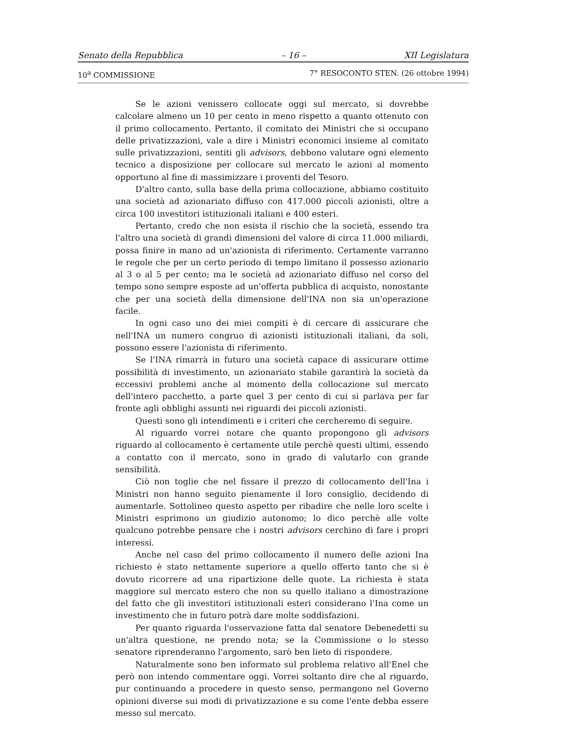Senato della Repubblica – 16 – XII Legislatura
10<sup>a</sup> COMMISSIONE 7° RESOCONTO STEN. (26 ottobre 1994)
Se le azioni venissero collocate oggi sul mercato, si dovrebbe calcolare almeno un 10 per cento in meno rispetto a quanto ottenuto con il primo collocamento. Pertanto, il comitato dei Ministri che si occupano delle privatizzazioni, vale a dire i Ministri economici insieme al comitato sulle privatizzazioni, sentiti gli advisors, debbono valutare ogni elemento tecnico a disposizione per collocare sul mercato le azioni al momento opportuno al fine di massimizzare i proventi del Tesoro.
D'altro canto, sulla base della prima collocazione, abbiamo costituito una società ad azionariato diffuso con 417.000 piccoli azionisti, oltre a circa 100 investitori istituzionali italiani e 400 esteri.
Pertanto, credo che non esista il rischio che la società, essendo tra l'altro una società di grandi dimensioni del valore di circa 11.000 miliardi, possa finire in mano ad un'azionista di riferimento. Certamente varranno le regole che per un certo periodo di tempo limitano il possesso azionario al 3 o al 5 per cento; ma le società ad azionariato diffuso nel corso del tempo sono sempre esposte ad un'offerta pubblica di acquisto, nonostante che per una società della dimensione dell'INA non sia un'operazione facile.
In ogni caso uno dei miei compiti è di cercare di assicurare che nell'INA un numero congruo di azionisti istituzionali italiani, da soli, possono essere l'azionista di riferimento.
Se l'INA rimarrà in futuro una società capace di assicurare ottime possibilità di investimento, un azionariato stabile garantirà la società da eccessivi problemi anche al momento della collocazione sul mercato dell'intero pacchetto, a parte quel 3 per cento di cui si parlava per far fronte agli obblighi assunti nei riguardi dei piccoli azionisti.
Questi sono gli intendimenti e i criteri che cercheremo di seguire.
Al riguardo vorrei notare che quanto propongono gli advisors riguardo al collocamento è certamente utile perchè questi ultimi, essendo a contatto con il mercato, sono in grado di valutarlo con grande sensibilità.
Ciò non toglie che nel fissare il prezzo di collocamento dell'Ina i Ministri non hanno seguito pienamente il loro consiglio, decidendo di aumentarle. Sottolineo questo aspetto per ribadire che nelle loro scelte i Ministri esprimono un giudizio autonomo; lo dico perchè alle volte qualcuno potrebbe pensare che i nostri advisors cerchino di fare i propri interessi.
Anche nel caso del primo collocamento il numero delle azioni Ina richiesto è stato nettamente superiore a quello offerto tanto che si è dovuto ricorrere ad una ripartizione delle quote. La richiesta è stata maggiore sul mercato estero che non su quello italiano a dimostrazione del fatto che gli investitori istituzionali esteri considerano l'Ina come un investimento che in futuro potrà dare molte soddisfazioni.
Per quanto riguarda l'osservazione fatta dal senatore Debenedetti su un'altra questione, ne prendo nota; se la Commissione o lo stesso senatore riprenderanno l'argomento, sarò ben lieto di rispondere.
Naturalmente sono ben informato sul problema relativo all'Enel che però non intendo commentare oggi. Vorrei soltanto dire che al riguardo, pur continuando a procedere in questo senso, permangono nel Governo opinioni diverse sui modi di privatizzazione e su come l'ente debba essere messo sul mercato.